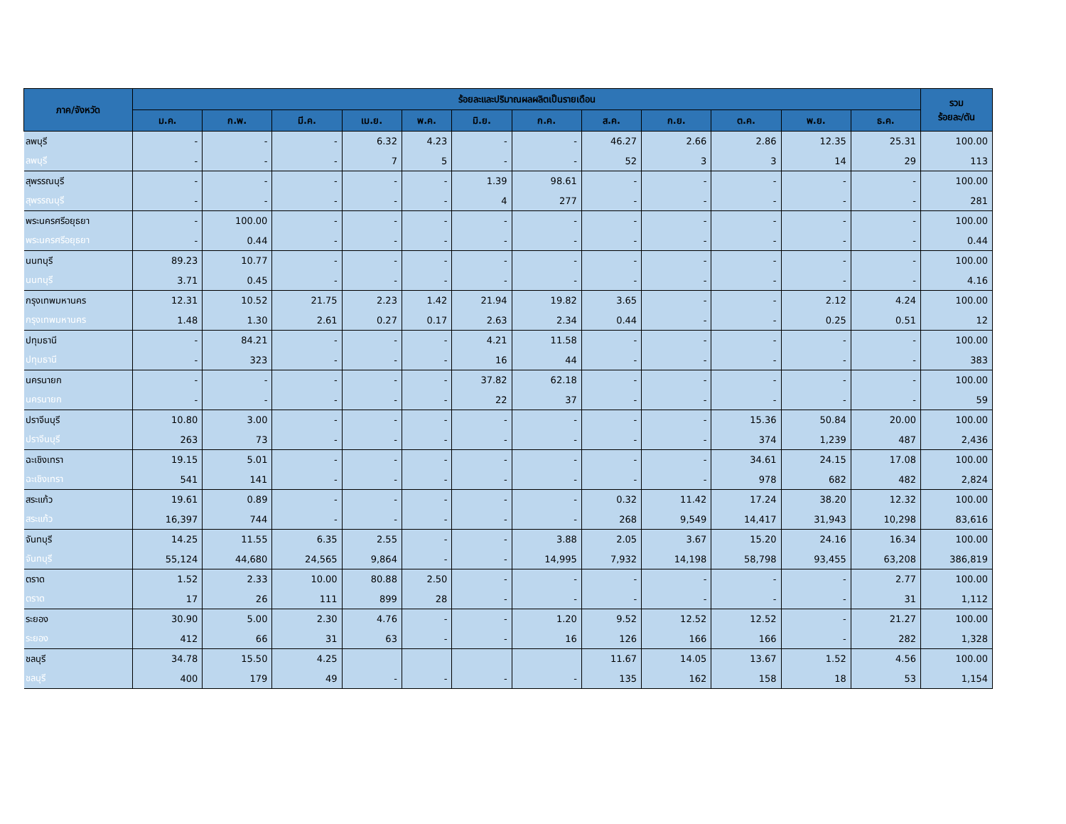| ภาค/จังหวัด | ร้อยละและปริมาณผลผลิตเป็นรายเดือน | | | | | | | | | | | | รวม ร้อยละ/ตัน |
| --- | --- | --- | --- | --- | --- | --- | --- | --- | --- | --- | --- | --- | --- |
| | ม.ค. | ก.พ. | มี.ค. | เม.ย. | พ.ค. | มิ.ย. | ก.ค. | ส.ค. | ก.ย. | ต.ค. | พ.ย. | ธ.ค. | |
| ลพบุรี | - | - | - | 6.32 | 4.23 | - | - | 46.27 | 2.66 | 2.86 | 12.35 | 25.31 | 100.00 |
| ลพบุรี | - | - | - | 7 | 5 | - | - | 52 | 3 | 3 | 14 | 29 | 113 |
| สุพรรณบุรี | - | - | - | - | - | 1.39 | 98.61 | - | - | - | - | - | 100.00 |
| สุพรรณบุรี | - | - | - | - | - | 4 | 277 | - | - | - | - | - | 281 |
| พระนครศรีอยุธยา | - | 100.00 | - | - | - | - | - | - | - | - | - | - | 100.00 |
| พระนครศรีอยุธยา | - | 0.44 | - | - | - | - | - | - | - | - | - | - | 0.44 |
| นนทบุรี | 89.23 | 10.77 | - | - | - | - | - | - | - | - | - | - | 100.00 |
| นนทบุรี | 3.71 | 0.45 | - | - | - | - | - | - | - | - | - | - | 4.16 |
| กรุงเทพมหานคร | 12.31 | 10.52 | 21.75 | 2.23 | 1.42 | 21.94 | 19.82 | 3.65 | - | - | 2.12 | 4.24 | 100.00 |
| กรุงเทพมหานคร | 1.48 | 1.30 | 2.61 | 0.27 | 0.17 | 2.63 | 2.34 | 0.44 | - | - | 0.25 | 0.51 | 12 |
| ปทุมธานี | - | 84.21 | - | - | - | 4.21 | 11.58 | - | - | - | - | - | 100.00 |
| ปทุมธานี | - | 323 | - | - | - | 16 | 44 | - | - | - | - | - | 383 |
| นครนายก | - | - | - | - | - | 37.82 | 62.18 | - | - | - | - | - | 100.00 |
| นครนายก | - | - | - | - | - | 22 | 37 | - | - | - | - | - | 59 |
| ปราจีนบุรี | 10.80 | 3.00 | - | - | - | - | - | - | - | 15.36 | 50.84 | 20.00 | 100.00 |
| ปราจีนบุรี | 263 | 73 | - | - | - | - | - | - | - | 374 | 1,239 | 487 | 2,436 |
| ฉะเชิงเทรา | 19.15 | 5.01 | - | - | - | - | - | - | - | 34.61 | 24.15 | 17.08 | 100.00 |
| ฉะเชิงเทรา | 541 | 141 | - | - | - | - | - | - | - | 978 | 682 | 482 | 2,824 |
| สระแก้ว | 19.61 | 0.89 | - | - | - | - | - | 0.32 | 11.42 | 17.24 | 38.20 | 12.32 | 100.00 |
| สระแก้ว | 16,397 | 744 | - | - | - | - | - | 268 | 9,549 | 14,417 | 31,943 | 10,298 | 83,616 |
| จันทบุรี | 14.25 | 11.55 | 6.35 | 2.55 | - | - | 3.88 | 2.05 | 3.67 | 15.20 | 24.16 | 16.34 | 100.00 |
| จันทบุรี | 55,124 | 44,680 | 24,565 | 9,864 | - | - | 14,995 | 7,932 | 14,198 | 58,798 | 93,455 | 63,208 | 386,819 |
| ตราด | 1.52 | 2.33 | 10.00 | 80.88 | 2.50 | - | - | - | - | - | - | 2.77 | 100.00 |
| ตราด | 17 | 26 | 111 | 899 | 28 | - | - | - | - | - | - | 31 | 1,112 |
| ระยอง | 30.90 | 5.00 | 2.30 | 4.76 | - | - | 1.20 | 9.52 | 12.52 | 12.52 | - | 21.27 | 100.00 |
| ระยอง | 412 | 66 | 31 | 63 | - | - | 16 | 126 | 166 | 166 | - | 282 | 1,328 |
| ชลบุรี | 34.78 | 15.50 | 4.25 | | | | | 11.67 | 14.05 | 13.67 | 1.52 | 4.56 | 100.00 |
| ชลบุรี | 400 | 179 | 49 | - | - | - | - | 135 | 162 | 158 | 18 | 53 | 1,154 |